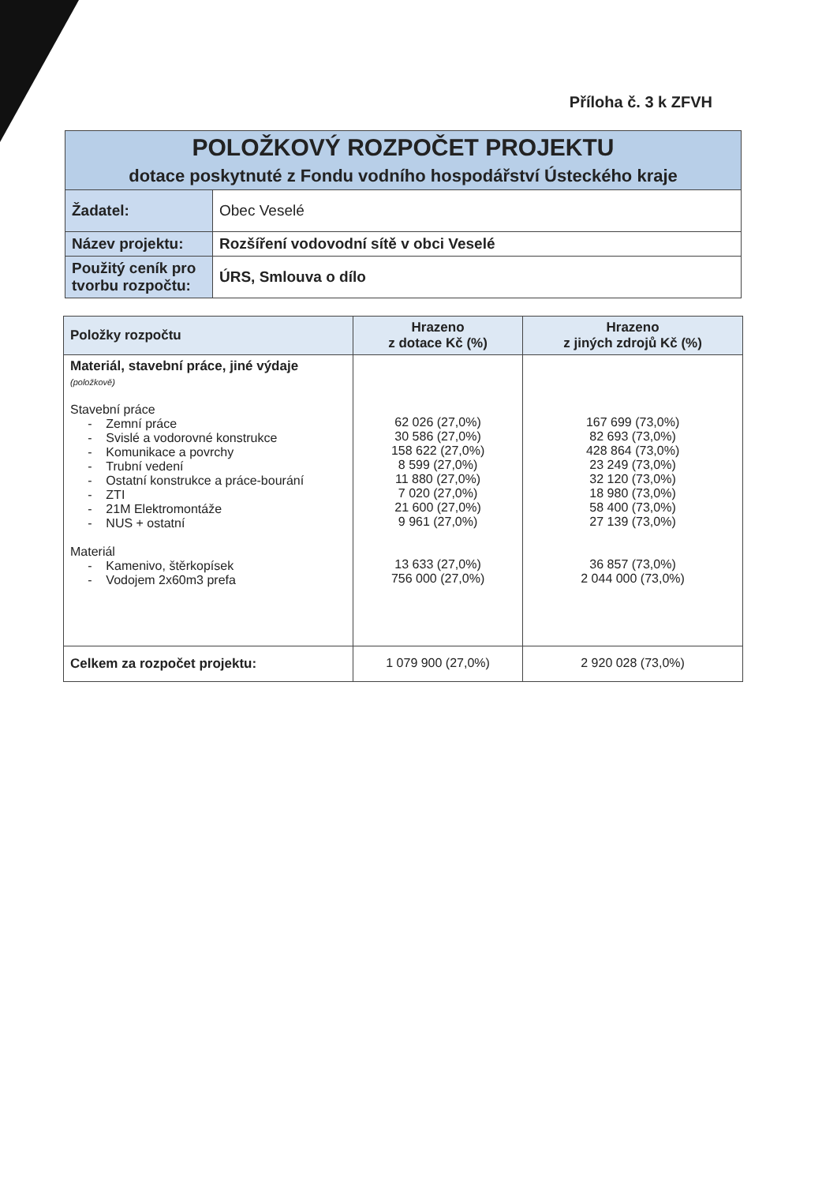Příloha č. 3 k ZFVH
| POLOŽKOVÝ ROZPOČET PROJEKTU dotace poskytnuté z Fondu vodního hospodářství Ústeckého kraje | |
| Žadatel: | Obec Veselé |
| Název projektu: | Rozšíření vodovodní sítě v obci Veselé |
| Použitý ceník pro tvorbu rozpočtu: | ÚRS, Smlouva o dílo |
| Položky rozpočtu | Hrazeno z dotace Kč (%) | Hrazeno z jiných zdrojů Kč (%) |
| --- | --- | --- |
| Materiál, stavební práce, jiné výdaje (položkově) Stavební práce - Zemní práce - Svislé a vodorovné konstrukce - Komunikace a povrchy - Trubní vedení - Ostatní konstrukce a práce-bourání - ZTI - 21M Elektromontáže - NUS + ostatní Materiál - Kamenivo, štěrkopísek - Vodojem 2x60m3 prefa | 62 026 (27,0%) 30 586 (27,0%) 158 622 (27,0%) 8 599 (27,0%) 11 880 (27,0%) 7 020 (27,0%) 21 600 (27,0%) 9 961 (27,0%) 13 633 (27,0%) 756 000 (27,0%) | 167 699 (73,0%) 82 693 (73,0%) 428 864 (73,0%) 23 249 (73,0%) 32 120 (73,0%) 18 980 (73,0%) 58 400 (73,0%) 27 139 (73,0%) 36 857 (73,0%) 2 044 000 (73,0%) |
| Celkem za rozpočet projektu: | 1 079 900 (27,0%) | 2 920 028 (73,0%) |